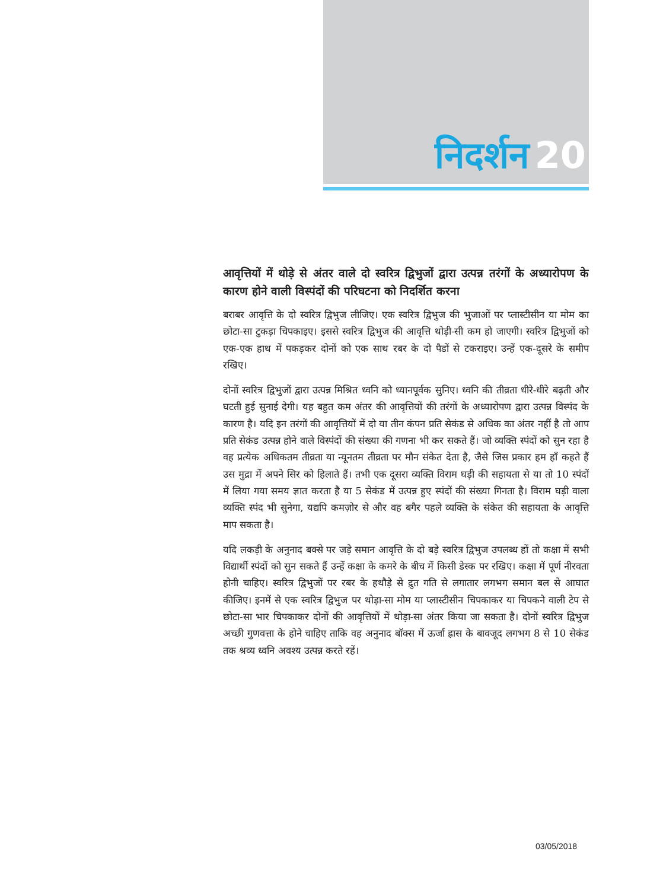निदर्शन 20
आवृत्तियों में थोड़े से अंतर वाले दो स्वरित्र द्विभुजों द्वारा उत्पन्न तरंगों के अध्यारोपण के कारण होने वाली विस्पंदों की परिघटना को निदर्शित करना
बराबर आवृत्ति के दो स्वरित्र द्विभुज लीजिए। एक स्वरित्र द्विभुज की भुजाओं पर प्लास्टीसीन या मोम का छोटा-सा टुकड़ा चिपकाइए। इससे स्वरित्र द्विभुज की आवृत्ति थोड़ी-सी कम हो जाएगी। स्वरित्र द्विभुजों को एक-एक हाथ में पकड़कर दोनों को एक साथ रबर के दो पैडों से टकराइए। उन्हें एक-दूसरे के समीप रखिए।
दोनों स्वरित्र द्विभुजों द्वारा उत्पन्न मिश्रित ध्वनि को ध्यानपूर्वक सुनिए। ध्वनि की तीव्रता धीरे-धीरे बढ़ती और घटती हुई सुनाई देगी। यह बहुत कम अंतर की आवृत्तियों की तरंगों के अध्यारोपण द्वारा उत्पन्न विस्पंद के कारण है। यदि इन तरंगों की आवृत्तियों में दो या तीन कंपन प्रति सेकंड से अधिक का अंतर नहीं है तो आप प्रति सेकंड उत्पन्न होने वाले विस्पंदों की संख्या की गणना भी कर सकते हैं। जो व्यक्ति स्पंदों को सुन रहा है वह प्रत्येक अधिकतम तीव्रता या न्यूनतम तीव्रता पर मौन संकेत देता है, जैसे जिस प्रकार हम हाँ कहते हैं उस मुद्रा में अपने सिर को हिलाते हैं। तभी एक दूसरा व्यक्ति विराम घड़ी की सहायता से या तो 10 स्पंदों में लिया गया समय ज्ञात करता है या 5 सेकंड में उत्पन्न हुए स्पंदों की संख्या गिनता है। विराम घड़ी वाला व्यक्ति स्पंद भी सुनेगा, यद्यपि कमज़ोर से और वह बगैर पहले व्यक्ति के संकेत की सहायता के आवृत्ति माप सकता है।
यदि लकड़ी के अनुनाद बक्से पर जड़े समान आवृत्ति के दो बड़े स्वरित्र द्विभुज उपलब्ध हों तो कक्षा में सभी विद्यार्थी स्पंदों को सुन सकते हैं उन्हें कक्षा के कमरे के बीच में किसी डेस्क पर रखिए। कक्षा में पूर्ण नीरवता होनी चाहिए। स्वरित्र द्विभुजों पर रबर के हथौड़े से द्रुत गति से लगातार लगभग समान बल से आघात कीजिए। इनमें से एक स्वरित्र द्विभुज पर थोड़ा-सा मोम या प्लास्टीसीन चिपकाकर या चिपकने वाली टेप से छोटा-सा भार चिपकाकर दोनों की आवृत्तियों में थोड़ा-सा अंतर किया जा सकता है। दोनों स्वरित्र द्विभुज अच्छी गुणवत्ता के होने चाहिए ताकि वह अनुनाद बॉक्स में ऊर्जा ह्रास के बावजूद लगभग 8 से 10 सेकंड तक श्रव्य ध्वनि अवश्य उत्पन्न करते रहें।
03/05/2018